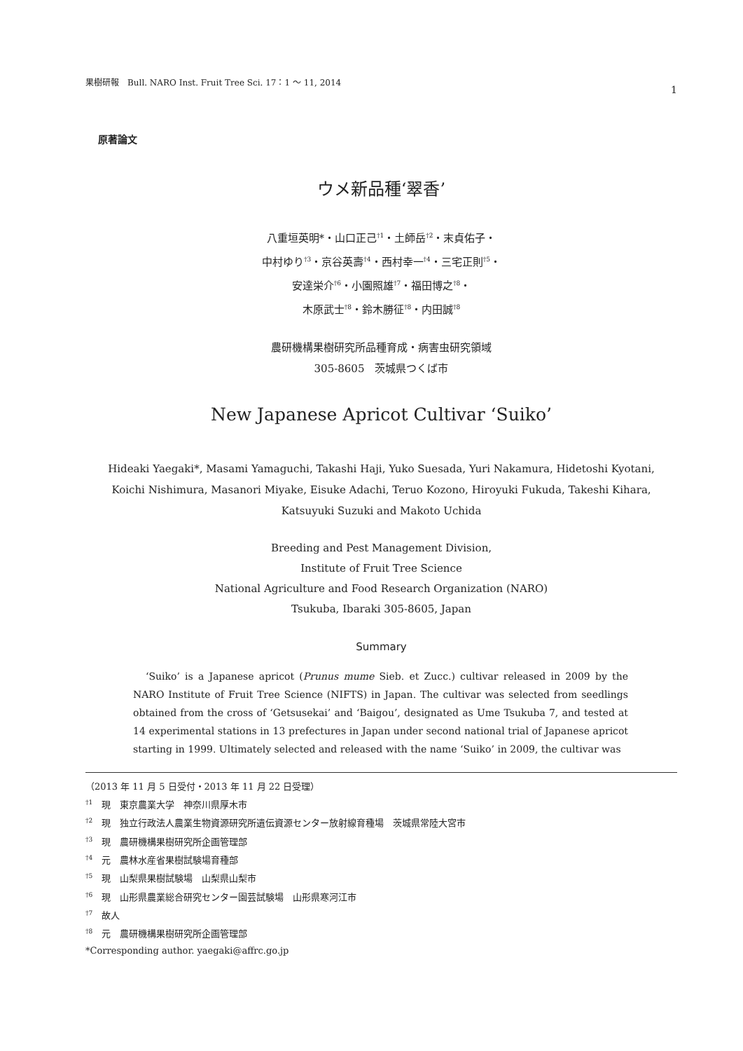果樹研報　Bull. NARO Inst. Fruit Tree Sci. 17：1 ～ 11, 2014 1
原著論文
ウメ新品種‘翠香’
八重垣英明*・山口正己<sup>†1</sup>・土師岳<sup>†2</sup>・末貞佑子・
中村ゆり<sup>†3</sup>・京谷英壽<sup>†4</sup>・西村幸一<sup>†4</sup>・三宅正則<sup>†5</sup>・
安達栄介<sup>†6</sup>・小園照雄<sup>†7</sup>・福田博之<sup>†8</sup>・
木原武士<sup>†8</sup>・鈴木勝征<sup>†8</sup>・内田誠<sup>†8</sup>
農研機構果樹研究所品種育成・病害虫研究領域
305-8605　茨城県つくば市
New Japanese Apricot Cultivar ‘Suiko’
Hideaki Yaegaki*, Masami Yamaguchi, Takashi Haji, Yuko Suesada, Yuri Nakamura, Hidetoshi Kyotani,
Koichi Nishimura, Masanori Miyake, Eisuke Adachi, Teruo Kozono, Hiroyuki Fukuda, Takeshi Kihara,
Katsuyuki Suzuki and Makoto Uchida
Breeding and Pest Management Division,
Institute of Fruit Tree Science
National Agriculture and Food Research Organization (NARO)
Tsukuba, Ibaraki 305-8605, Japan
Summary
‘Suiko’ is a Japanese apricot (Prunus mume Sieb. et Zucc.) cultivar released in 2009 by the NARO Institute of Fruit Tree Science (NIFTS) in Japan. The cultivar was selected from seedlings obtained from the cross of ‘Getsusekai’ and ‘Baigou’, designated as Ume Tsukuba 7, and tested at 14 experimental stations in 13 prefectures in Japan under second national trial of Japanese apricot starting in 1999. Ultimately selected and released with the name ‘Suiko’ in 2009, the cultivar was
（2013 年 11 月 5 日受付・2013 年 11 月 22 日受理）
<sup>†1</sup>　現　東京農業大学　神奈川県厚木市
<sup>†2</sup>　現　独立行政法人農業生物資源研究所遺伝資源センター放射線育種場　茨城県常陸大宮市
<sup>†3</sup>　現　農研機構果樹研究所企画管理部
<sup>†4</sup>　元　農林水産省果樹試験場育種部
<sup>†5</sup>　現　山梨県果樹試験場　山梨県山梨市
<sup>†6</sup>　現　山形県農業総合研究センター園芸試験場　山形県寒河江市
<sup>†7</sup>　故人
<sup>†8</sup>　元　農研機構果樹研究所企画管理部
*Corresponding author. yaegaki@affrc.go.jp